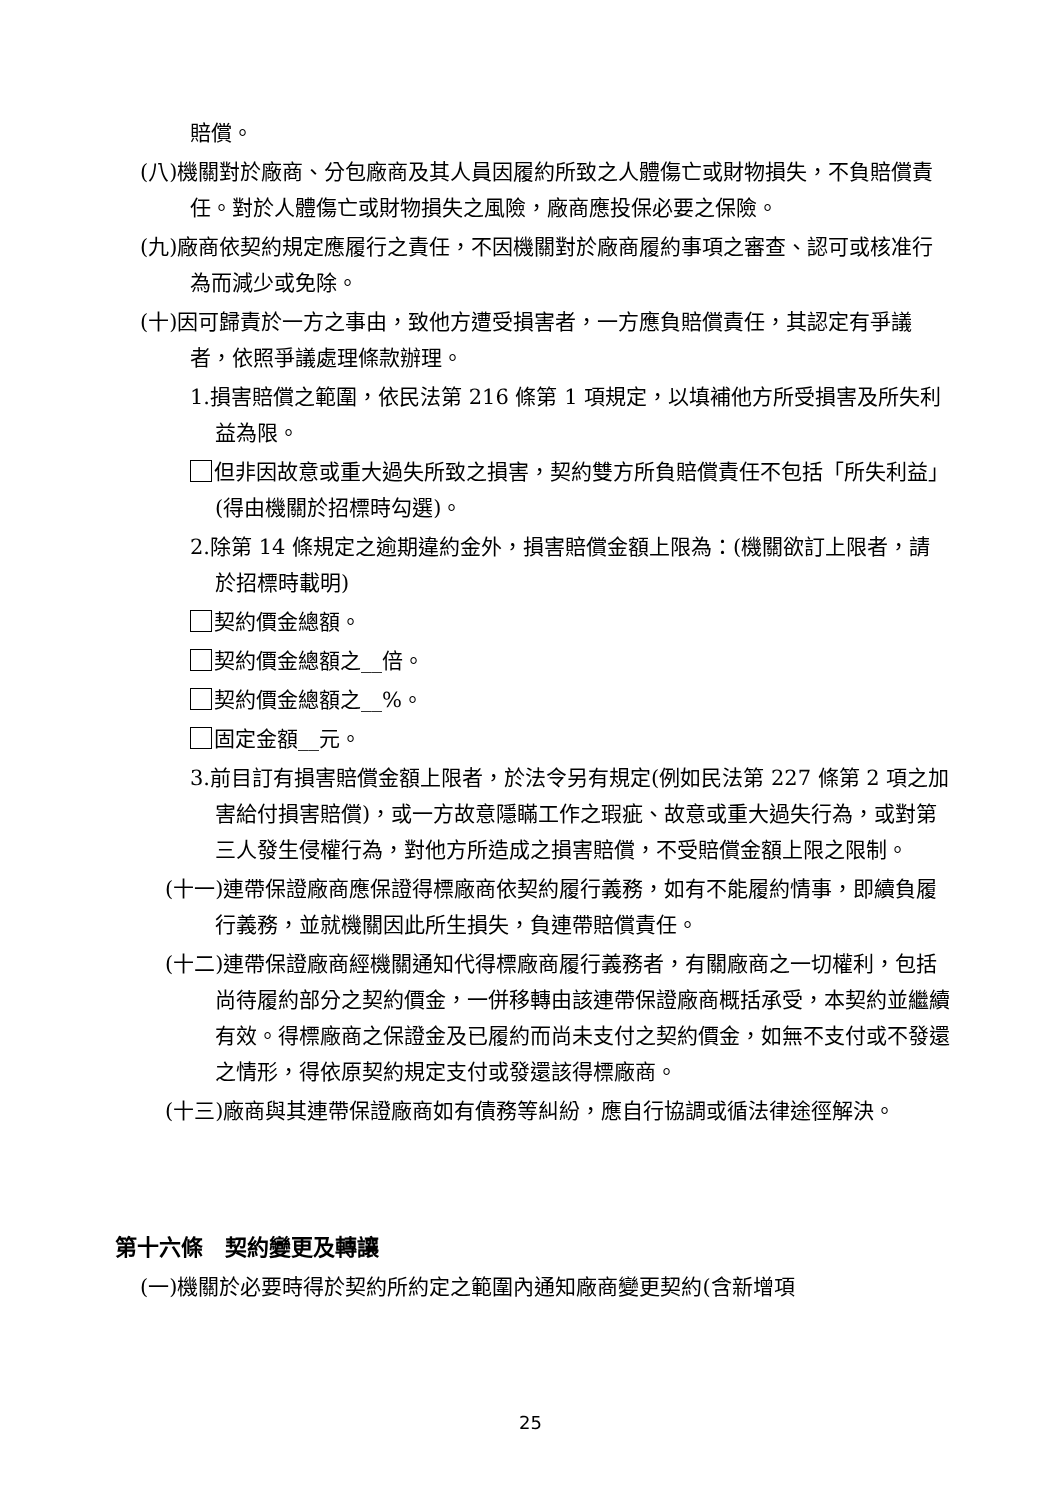賠償。
(八)機關對於廠商、分包廠商及其人員因履約所致之人體傷亡或財物損失，不負賠償責任。對於人體傷亡或財物損失之風險，廠商應投保必要之保險。
(九)廠商依契約規定應履行之責任，不因機關對於廠商履約事項之審查、認可或核准行為而減少或免除。
(十)因可歸責於一方之事由，致他方遭受損害者，一方應負賠償責任，其認定有爭議者，依照爭議處理條款辦理。
1.損害賠償之範圍，依民法第 216 條第 1 項規定，以填補他方所受損害及所失利益為限。
但非因故意或重大過失所致之損害，契約雙方所負賠償責任不包括「所失利益」(得由機關於招標時勾選)。
2.除第 14 條規定之逾期違約金外，損害賠償金額上限為：(機關欲訂上限者，請於招標時載明)
契約價金總額。
契約價金總額之__倍。
契約價金總額之__%。
固定金額__元。
3.前目訂有損害賠償金額上限者，於法令另有規定(例如民法第 227 條第 2 項之加害給付損害賠償)，或一方故意隱瞞工作之瑕疵、故意或重大過失行為，或對第三人發生侵權行為，對他方所造成之損害賠償，不受賠償金額上限之限制。
(十一)連帶保證廠商應保證得標廠商依契約履行義務，如有不能履約情事，即續負履行義務，並就機關因此所生損失，負連帶賠償責任。
(十二)連帶保證廠商經機關通知代得標廠商履行義務者，有關廠商之一切權利，包括尚待履約部分之契約價金，一併移轉由該連帶保證廠商概括承受，本契約並繼續有效。得標廠商之保證金及已履約而尚未支付之契約價金，如無不支付或不發還之情形，得依原契約規定支付或發還該得標廠商。
(十三)廠商與其連帶保證廠商如有債務等糾紛，應自行協調或循法律途徑解決。
第十六條　契約變更及轉讓
(一)機關於必要時得於契約所約定之範圍內通知廠商變更契約(含新增項
25